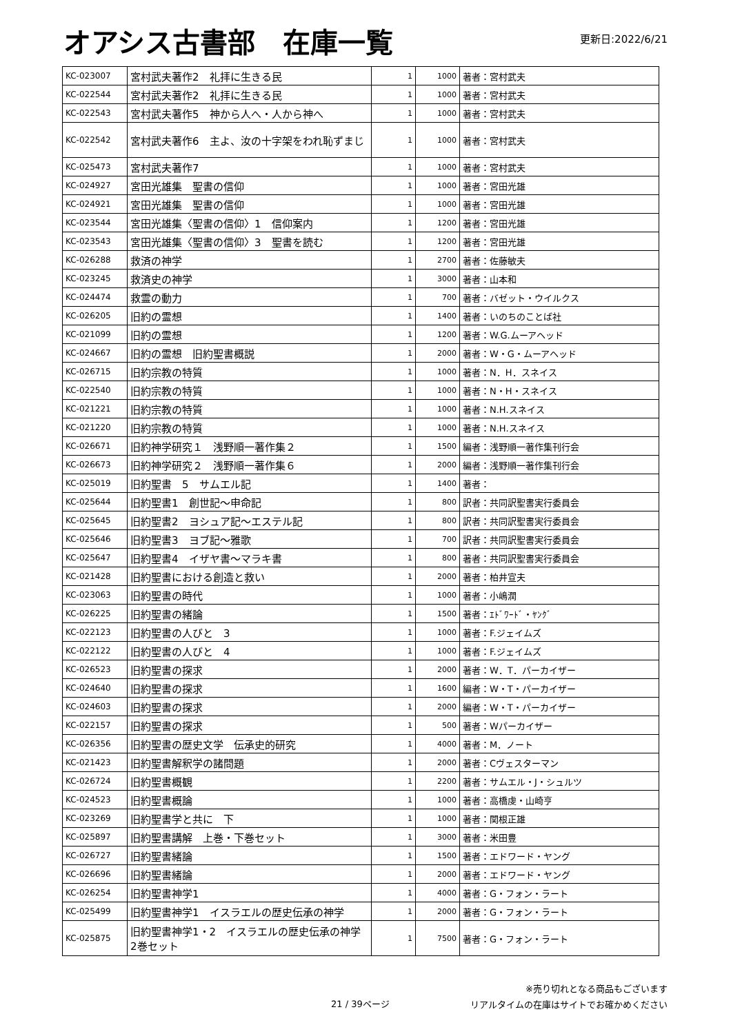オアシス古書部　在庫一覧
更新日:2022/6/21
| KC-023007 | 宮村武夫著作2 礼拝に生きる民 | 1 | 1000 | 著者：宮村武夫 |
| KC-022544 | 宮村武夫著作2 礼拝に生きる民 | 1 | 1000 | 著者：宮村武夫 |
| KC-022543 | 宮村武夫著作5 神から人へ・人から神へ | 1 | 1000 | 著者：宮村武夫 |
| KC-022542 | 宮村武夫著作6 主よ、汝の十字架をわれ恥ずまじ | 1 | 1000 | 著者：宮村武夫 |
| KC-025473 | 宮村武夫著作7 | 1 | 1000 | 著者：宮村武夫 |
| KC-024927 | 宮田光雄集 聖書の信仰 | 1 | 1000 | 著者：宮田光雄 |
| KC-024921 | 宮田光雄集 聖書の信仰 | 1 | 1000 | 著者：宮田光雄 |
| KC-023544 | 宮田光雄集〈聖書の信仰〉1 信仰案内 | 1 | 1200 | 著者：宮田光雄 |
| KC-023543 | 宮田光雄集〈聖書の信仰〉3 聖書を読む | 1 | 1200 | 著者：宮田光雄 |
| KC-026288 | 救済の神学 | 1 | 2700 | 著者：佐藤敏夫 |
| KC-023245 | 救済史の神学 | 1 | 3000 | 著者：山本和 |
| KC-024474 | 救霊の動力 | 1 | 700 | 著者：バゼット・ウイルクス |
| KC-026205 | 旧約の霊想 | 1 | 1400 | 著者：いのちのことば社 |
| KC-021099 | 旧約の霊想 | 1 | 1200 | 著者：W.G.ムーアヘッド |
| KC-024667 | 旧約の霊想 旧約聖書概説 | 1 | 2000 | 著者：W・G・ムーアヘッド |
| KC-026715 | 旧約宗教の特質 | 1 | 1000 | 著者：N．H．スネイス |
| KC-022540 | 旧約宗教の特質 | 1 | 1000 | 著者：N・H・スネイス |
| KC-021221 | 旧約宗教の特質 | 1 | 1000 | 著者：N.H.スネイス |
| KC-021220 | 旧約宗教の特質 | 1 | 1000 | 著者：N.H.スネイス |
| KC-026671 | 旧約神学研究１ 浅野順一著作集２ | 1 | 1500 | 編者：浅野順一著作集刊行会 |
| KC-026673 | 旧約神学研究２ 浅野順一著作集６ | 1 | 2000 | 編者：浅野順一著作集刊行会 |
| KC-025019 | 旧約聖書 5 サムエル記 | 1 | 1400 | 著者： |
| KC-025644 | 旧約聖書1 創世記～申命記 | 1 | 800 | 訳者：共同訳聖書実行委員会 |
| KC-025645 | 旧約聖書2 ヨシュア記～エステル記 | 1 | 800 | 訳者：共同訳聖書実行委員会 |
| KC-025646 | 旧約聖書3 ヨブ記～雅歌 | 1 | 700 | 訳者：共同訳聖書実行委員会 |
| KC-025647 | 旧約聖書4 イザヤ書～マラキ書 | 1 | 800 | 著者：共同訳聖書実行委員会 |
| KC-021428 | 旧約聖書における創造と救い | 1 | 2000 | 著者：柏井宣夫 |
| KC-023063 | 旧約聖書の時代 | 1 | 1000 | 著者：小嶋潤 |
| KC-026225 | 旧約聖書の緒論 | 1 | 1500 | 著者：ｴﾄﾞﾜｰﾄﾞ・ﾔﾝｸﾞ |
| KC-022123 | 旧約聖書の人びと 3 | 1 | 1000 | 著者：F.ジェイムズ |
| KC-022122 | 旧約聖書の人びと 4 | 1 | 1000 | 著者：F.ジェイムズ |
| KC-026523 | 旧約聖書の探求 | 1 | 2000 | 著者：W．T．パーカイザー |
| KC-024640 | 旧約聖書の探求 | 1 | 1600 | 編者：W・T・パーカイザー |
| KC-024603 | 旧約聖書の探求 | 1 | 2000 | 編者：W・T・パーカイザー |
| KC-022157 | 旧約聖書の探求 | 1 | 500 | 著者：Wパーカイザー |
| KC-026356 | 旧約聖書の歴史文学 伝承史的研究 | 1 | 4000 | 著者：M．ノート |
| KC-021423 | 旧約聖書解釈学の諸問題 | 1 | 2000 | 著者：Cヴェスターマン |
| KC-026724 | 旧約聖書概観 | 1 | 2200 | 著者：サムエル・J・シュルツ |
| KC-024523 | 旧約聖書概論 | 1 | 1000 | 著者：高橋虔・山崎亨 |
| KC-023269 | 旧約聖書学と共に 下 | 1 | 1000 | 著者：関根正雄 |
| KC-025897 | 旧約聖書講解 上巻・下巻セット | 1 | 3000 | 著者：米田豊 |
| KC-026727 | 旧約聖書緒論 | 1 | 1500 | 著者：エドワード・ヤング |
| KC-026696 | 旧約聖書緒論 | 1 | 2000 | 著者：エドワード・ヤング |
| KC-026254 | 旧約聖書神学1 | 1 | 4000 | 著者：G・フォン・ラート |
| KC-025499 | 旧約聖書神学1 イスラエルの歴史伝承の神学 | 1 | 2000 | 著者：G・フォン・ラート |
| KC-025875 | 旧約聖書神学1・2 イスラエルの歴史伝承の神学 2巻セット | 1 | 7500 | 著者：G・フォン・ラート |
21 / 39ページ
※売り切れとなる商品もございます
リアルタイムの在庫はサイトでお確かめください